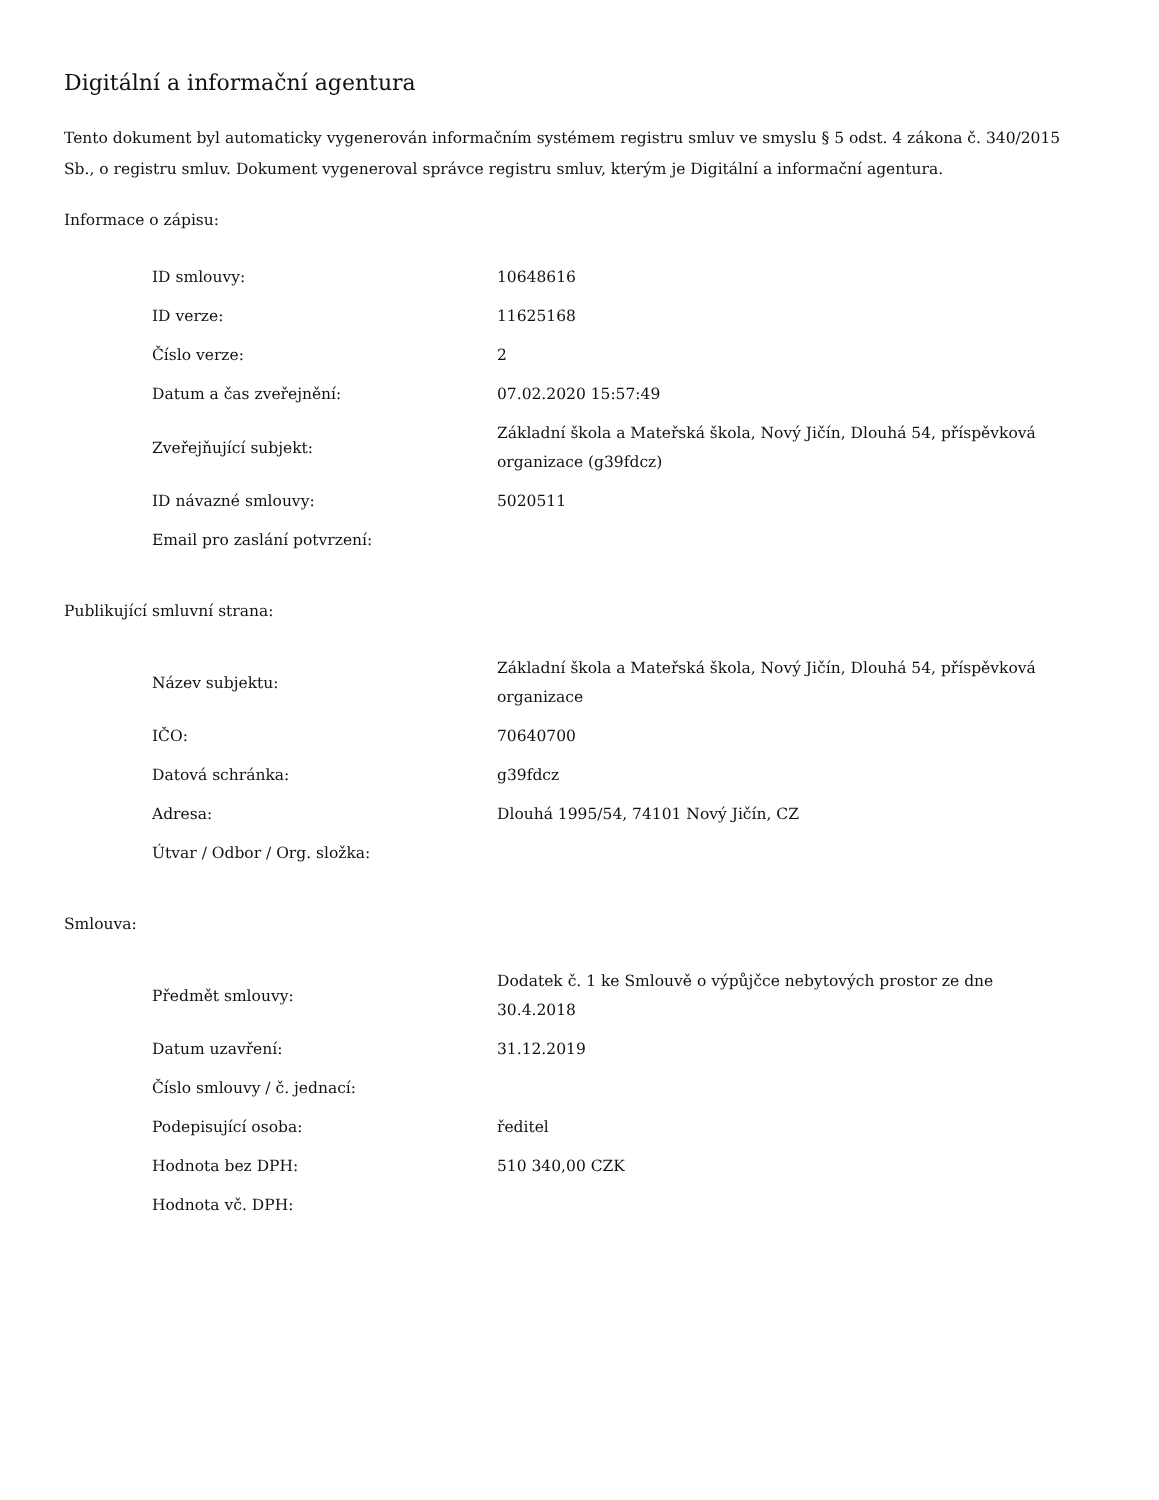Digitální a informační agentura
Tento dokument byl automaticky vygenerován informačním systémem registru smluv ve smyslu § 5 odst. 4 zákona č. 340/2015 Sb., o registru smluv. Dokument vygeneroval správce registru smluv, kterým je Digitální a informační agentura.
Informace o zápisu:
| ID smlouvy: | 10648616 |
| ID verze: | 11625168 |
| Číslo verze: | 2 |
| Datum a čas zveřejnění: | 07.02.2020 15:57:49 |
| Zveřejňující subjekt: | Základní škola a Mateřská škola, Nový Jičín, Dlouhá 54, příspěvková organizace (g39fdcz) |
| ID návazné smlouvy: | 5020511 |
| Email pro zaslání potvrzení: | |
Publikující smluvní strana:
| Název subjektu: | Základní škola a Mateřská škola, Nový Jičín, Dlouhá 54, příspěvková organizace |
| IČO: | 70640700 |
| Datová schránka: | g39fdcz |
| Adresa: | Dlouhá 1995/54, 74101 Nový Jičín, CZ |
| Útvar / Odbor / Org. složka: | |
Smlouva:
| Předmět smlouvy: | Dodatek č. 1 ke Smlouvě o výpůjčce nebytových prostor ze dne 30.4.2018 |
| Datum uzavření: | 31.12.2019 |
| Číslo smlouvy / č. jednací: | |
| Podepisující osoba: | ředitel |
| Hodnota bez DPH: | 510 340,00 CZK |
| Hodnota vč. DPH: | |